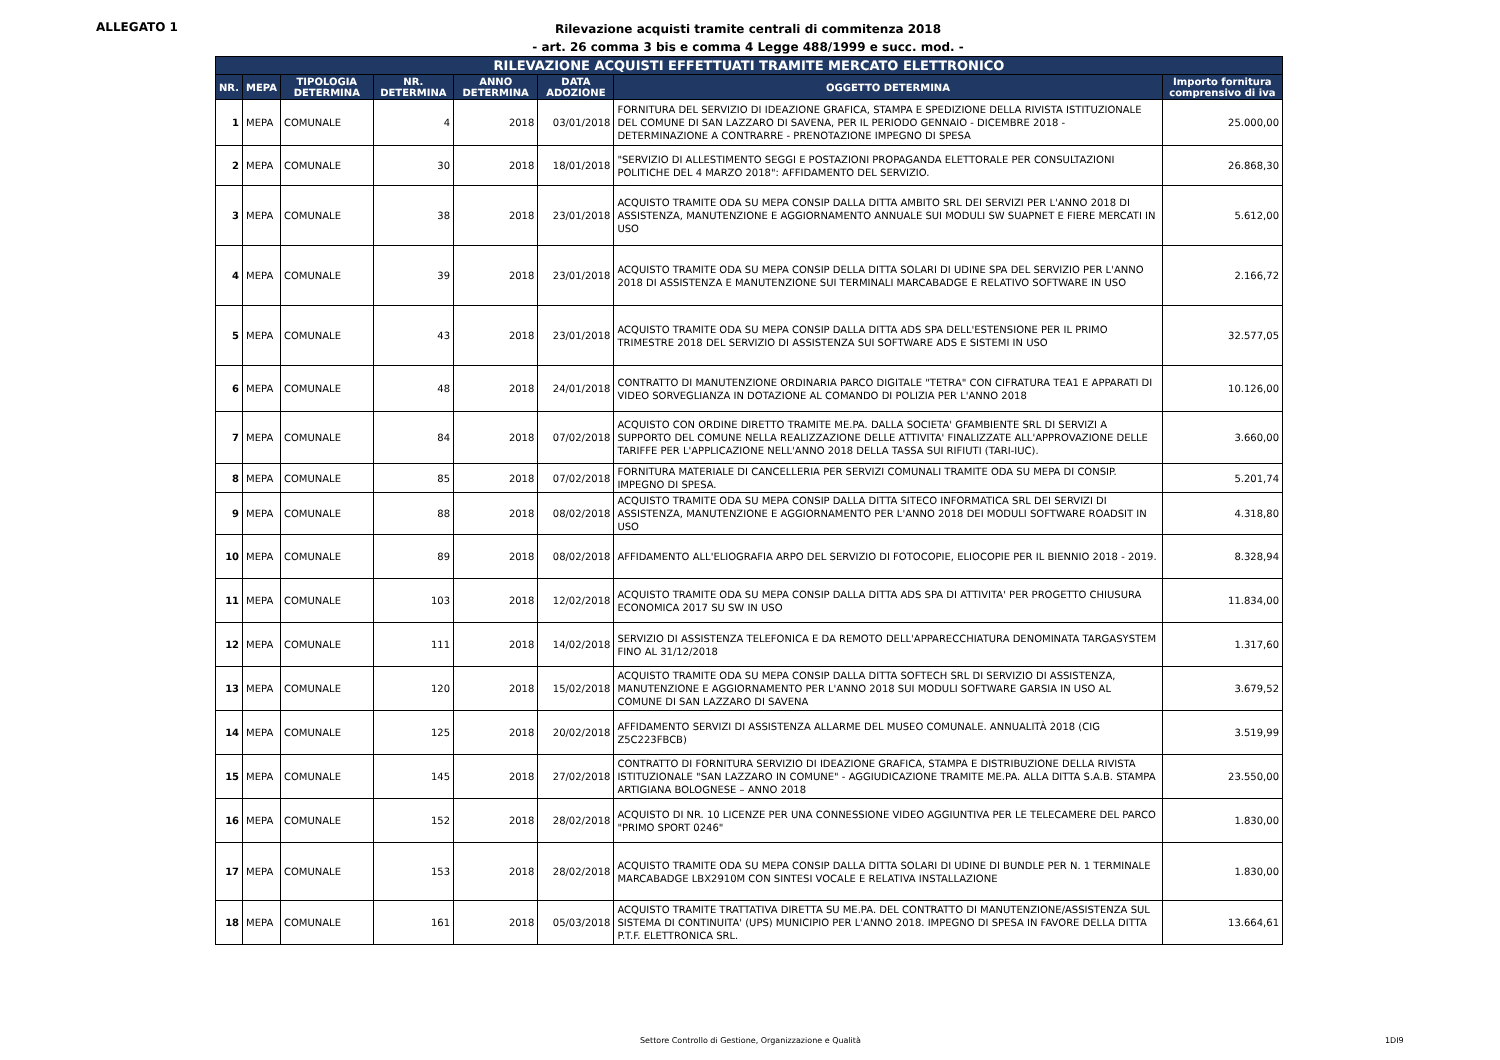ALLEGATO 1
Rilevazione acquisti tramite centrali di commitenza 2018
- art. 26 comma 3 bis e comma 4 Legge 488/1999 e succ. mod. -
| RILEVAZIONE ACQUISTI EFFETTUATI TRAMITE MERCATO ELETTRONICO | | | | | | | |
| --- | --- | --- | --- | --- | --- | --- | --- |
| NR. | MEPA | TIPOLOGIA DETERMINA | NR. DETERMINA | ANNO DETERMINA | DATA ADOZIONE | OGGETTO DETERMINA | Importo fornitura comprensivo di iva |
| 1 | MEPA | COMUNALE | 4 | 2018 | 03/01/2018 | FORNITURA DEL SERVIZIO DI IDEAZIONE GRAFICA, STAMPA E SPEDIZIONE DELLA RIVISTA ISTITUZIONALE DEL COMUNE DI SAN LAZZARO DI SAVENA, PER IL PERIODO GENNAIO - DICEMBRE 2018 - DETERMINAZIONE A CONTRARRE - PRENOTAZIONE IMPEGNO DI SPESA | 25.000,00 |
| 2 | MEPA | COMUNALE | 30 | 2018 | 18/01/2018 | "SERVIZIO DI ALLESTIMENTO SEGGI E POSTAZIONI PROPAGANDA ELETTORALE PER CONSULTAZIONI POLITICHE DEL 4 MARZO 2018": AFFIDAMENTO DEL SERVIZIO. | 26.868,30 |
| 3 | MEPA | COMUNALE | 38 | 2018 | 23/01/2018 | ACQUISTO TRAMITE ODA SU MEPA CONSIP DALLA DITTA AMBITO SRL DEI SERVIZI PER L'ANNO 2018 DI ASSISTENZA, MANUTENZIONE E AGGIORNAMENTO ANNUALE SUI MODULI SW SUAPNET E FIERE MERCATI IN USO | 5.612,00 |
| 4 | MEPA | COMUNALE | 39 | 2018 | 23/01/2018 | ACQUISTO TRAMITE ODA SU MEPA CONSIP DELLA DITTA SOLARI DI UDINE SPA DEL SERVIZIO PER L'ANNO 2018 DI ASSISTENZA E MANUTENZIONE SUI TERMINALI MARCABADGE E RELATIVO SOFTWARE IN USO | 2.166,72 |
| 5 | MEPA | COMUNALE | 43 | 2018 | 23/01/2018 | ACQUISTO TRAMITE ODA SU MEPA CONSIP DALLA DITTA ADS SPA DELL'ESTENSIONE PER IL PRIMO TRIMESTRE 2018 DEL SERVIZIO DI ASSISTENZA SUI SOFTWARE ADS E SISTEMI IN USO | 32.577,05 |
| 6 | MEPA | COMUNALE | 48 | 2018 | 24/01/2018 | CONTRATTO DI MANUTENZIONE ORDINARIA PARCO DIGITALE "TETRA" CON CIFRATURA TEA1 E APPARATI DI VIDEO SORVEGLIANZA IN DOTAZIONE AL COMANDO DI POLIZIA PER L'ANNO 2018 | 10.126,00 |
| 7 | MEPA | COMUNALE | 84 | 2018 | 07/02/2018 | ACQUISTO CON ORDINE DIRETTO TRAMITE ME.PA. DALLA SOCIETA' GFAMBIENTE SRL DI SERVIZI A SUPPORTO DEL COMUNE NELLA REALIZZAZIONE DELLE ATTIVITA' FINALIZZATE ALL'APPROVAZIONE DELLE TARIFFE PER L'APPLICAZIONE NELL'ANNO 2018 DELLA TASSA SUI RIFIUTI (TARI-IUC). | 3.660,00 |
| 8 | MEPA | COMUNALE | 85 | 2018 | 07/02/2018 | FORNITURA MATERIALE DI CANCELLERIA PER SERVIZI COMUNALI TRAMITE ODA SU MEPA DI CONSIP. IMPEGNO DI SPESA. | 5.201,74 |
| 9 | MEPA | COMUNALE | 88 | 2018 | 08/02/2018 | ACQUISTO TRAMITE ODA SU MEPA CONSIP DALLA DITTA SITECO INFORMATICA SRL DEI SERVIZI DI ASSISTENZA, MANUTENZIONE E AGGIORNAMENTO PER L'ANNO 2018 DEI MODULI SOFTWARE ROADSIT IN USO | 4.318,80 |
| 10 | MEPA | COMUNALE | 89 | 2018 | 08/02/2018 | AFFIDAMENTO ALL'ELIOGRAFIA ARPO DEL SERVIZIO DI FOTOCOPIE, ELIOCOPIE PER IL BIENNIO 2018 - 2019. | 8.328,94 |
| 11 | MEPA | COMUNALE | 103 | 2018 | 12/02/2018 | ACQUISTO TRAMITE ODA SU MEPA CONSIP DALLA DITTA ADS SPA DI ATTIVITA' PER PROGETTO CHIUSURA ECONOMICA 2017 SU SW IN USO | 11.834,00 |
| 12 | MEPA | COMUNALE | 111 | 2018 | 14/02/2018 | SERVIZIO DI ASSISTENZA TELEFONICA E DA REMOTO DELL'APPARECCHIATURA DENOMINATA TARGASYSTEM FINO AL 31/12/2018 | 1.317,60 |
| 13 | MEPA | COMUNALE | 120 | 2018 | 15/02/2018 | ACQUISTO TRAMITE ODA SU MEPA CONSIP DALLA DITTA SOFTECH SRL DI SERVIZIO DI ASSISTENZA, MANUTENZIONE E AGGIORNAMENTO PER L'ANNO 2018 SUI MODULI SOFTWARE GARSIA IN USO AL COMUNE DI SAN LAZZARO DI SAVENA | 3.679,52 |
| 14 | MEPA | COMUNALE | 125 | 2018 | 20/02/2018 | AFFIDAMENTO SERVIZI DI ASSISTENZA ALLARME DEL MUSEO COMUNALE. ANNUALITÀ 2018 (CIG Z5C223FBCB) | 3.519,99 |
| 15 | MEPA | COMUNALE | 145 | 2018 | 27/02/2018 | CONTRATTO DI FORNITURA SERVIZIO DI IDEAZIONE GRAFICA, STAMPA E DISTRIBUZIONE DELLA RIVISTA ISTITUZIONALE "SAN LAZZARO IN COMUNE" - AGGIUDICAZIONE TRAMITE ME.PA. ALLA DITTA S.A.B. STAMPA ARTIGIANA BOLOGNESE – ANNO 2018 | 23.550,00 |
| 16 | MEPA | COMUNALE | 152 | 2018 | 28/02/2018 | ACQUISTO DI NR. 10 LICENZE PER UNA CONNESSIONE VIDEO AGGIUNTIVA PER LE TELECAMERE DEL PARCO "PRIMO SPORT 0246" | 1.830,00 |
| 17 | MEPA | COMUNALE | 153 | 2018 | 28/02/2018 | ACQUISTO TRAMITE ODA SU MEPA CONSIP DALLA DITTA SOLARI DI UDINE DI BUNDLE PER N. 1 TERMINALE MARCABADGE LBX2910M CON SINTESI VOCALE E RELATIVA INSTALLAZIONE | 1.830,00 |
| 18 | MEPA | COMUNALE | 161 | 2018 | 05/03/2018 | ACQUISTO TRAMITE TRATTATIVA DIRETTA SU ME.PA. DEL CONTRATTO DI MANUTENZIONE/ASSISTENZA SUL SISTEMA DI CONTINUITA' (UPS) MUNICIPIO PER L'ANNO 2018. IMPEGNO DI SPESA IN FAVORE DELLA DITTA P.T.F. ELETTRONICA SRL. | 13.664,61 |
Settore Controllo di Gestione, Organizzazione e Qualità 1DI9